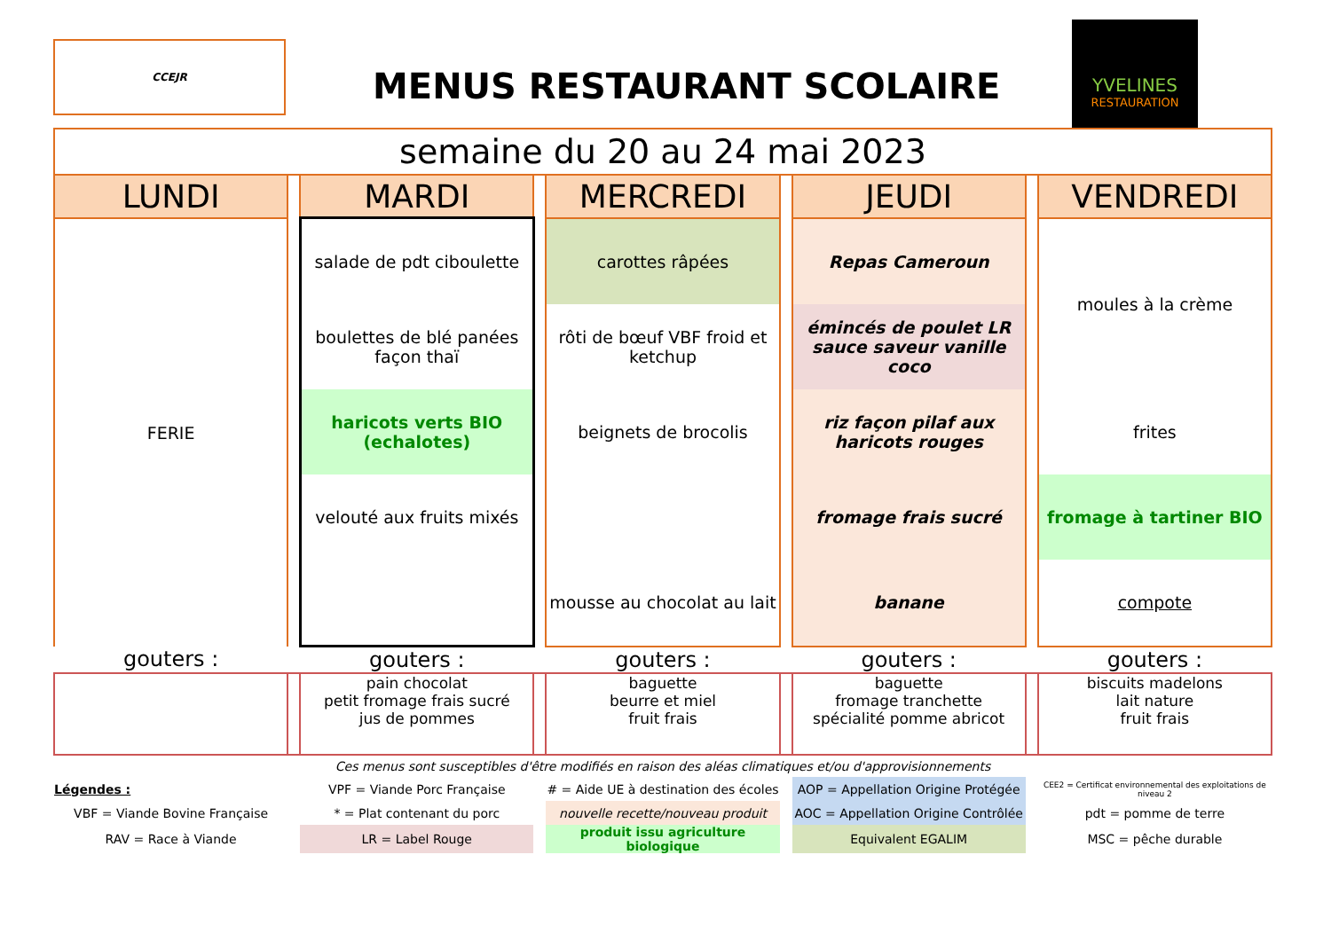CCEJR
MENUS RESTAURANT SCOLAIRE
YVELINES
RESTAURATION
| semaine du 20 au 24 mai 2023 | | | | | | | | |
| LUNDI | | MARDI | | MERCREDI | | JEUDI | | VENDREDI |
| FERIE | | salade de pdt ciboulette | | carottes râpées | | Repas Cameroun | | moules à la crème |
| | | boulettes de blé panées façon thaï | | rôti de bœuf VBF froid et ketchup | | émincés de poulet LR sauce saveur vanille coco | | |
| | | haricots verts BIO (echalotes) | | beignets de brocolis | | riz façon pilaf aux haricots rouges | | frites |
| | | velouté aux fruits mixés | | | | fromage frais sucré | | fromage à tartiner BIO |
| | | | | mousse au chocolat au lait | | banane | | compote |
| gouters : | | gouters : | | gouters : | | gouters : | | gouters : |
| | | pain chocolat petit fromage frais sucré jus de pommes | | baguette beurre et miel fruit frais | | baguette fromage tranchette spécialité pomme abricot | | biscuits madelons lait nature fruit frais |
| Ces menus sont susceptibles d'être modifiés en raison des aléas climatiques et/ou d'approvisionnements | | | | | | | | |
| Légendes : | | VPF = Viande Porc Française | | # = Aide UE à destination des écoles | | AOP = Appellation Origine Protégée | | CEE2 = Certificat environnemental des exploitations de niveau 2 |
| VBF = Viande Bovine Française | | * = Plat contenant du porc | | nouvelle recette/nouveau produit | | AOC = Appellation Origine Contrôlée | | pdt = pomme de terre |
| RAV = Race à Viande | | LR = Label Rouge | | produit issu agriculture biologique | | Equivalent EGALIM | | MSC = pêche durable |